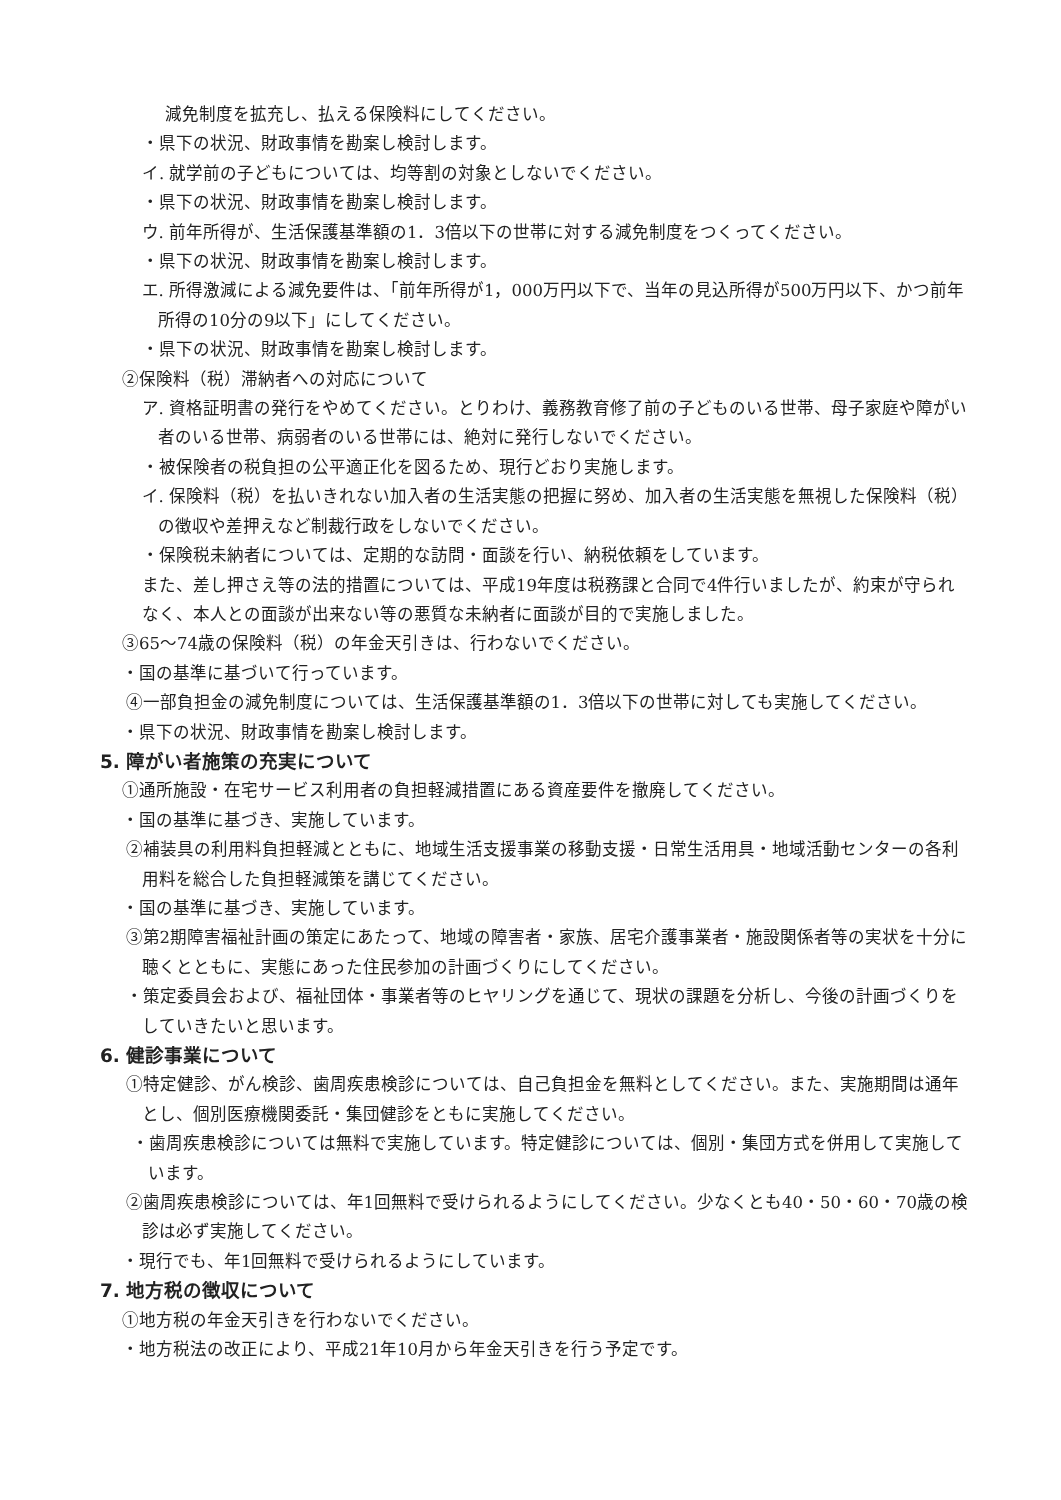減免制度を拡充し、払える保険料にしてください。
・県下の状況、財政事情を勘案し検討します。
イ. 就学前の子どもについては、均等割の対象としないでください。
・県下の状況、財政事情を勘案し検討します。
ウ. 前年所得が、生活保護基準額の1．3倍以下の世帯に対する減免制度をつくってください。
・県下の状況、財政事情を勘案し検討します。
エ. 所得激減による減免要件は、「前年所得が1，000万円以下で、当年の見込所得が500万円以下、かつ前年所得の10分の9以下」にしてください。
・県下の状況、財政事情を勘案し検討します。
②保険料（税）滞納者への対応について
ア. 資格証明書の発行をやめてください。とりわけ、義務教育修了前の子どものいる世帯、母子家庭や障がい者のいる世帯、病弱者のいる世帯には、絶対に発行しないでください。
・被保険者の税負担の公平適正化を図るため、現行どおり実施します。
イ. 保険料（税）を払いきれない加入者の生活実態の把握に努め、加入者の生活実態を無視した保険料（税）の徴収や差押えなど制裁行政をしないでください。
・保険税未納者については、定期的な訪問・面談を行い、納税依頼をしています。
また、差し押さえ等の法的措置については、平成19年度は税務課と合同で4件行いましたが、約束が守られなく、本人との面談が出来ない等の悪質な未納者に面談が目的で実施しました。
③65～74歳の保険料（税）の年金天引きは、行わないでください。
・国の基準に基づいて行っています。
④一部負担金の減免制度については、生活保護基準額の1．3倍以下の世帯に対しても実施してください。
・県下の状況、財政事情を勘案し検討します。
5. 障がい者施策の充実について
①通所施設・在宅サービス利用者の負担軽減措置にある資産要件を撤廃してください。
・国の基準に基づき、実施しています。
②補装具の利用料負担軽減とともに、地域生活支援事業の移動支援・日常生活用具・地域活動センターの各利用料を総合した負担軽減策を講じてください。
・国の基準に基づき、実施しています。
③第2期障害福祉計画の策定にあたって、地域の障害者・家族、居宅介護事業者・施設関係者等の実状を十分に聴くとともに、実態にあった住民参加の計画づくりにしてください。
・策定委員会および、福祉団体・事業者等のヒヤリングを通じて、現状の課題を分析し、今後の計画づくりをしていきたいと思います。
6. 健診事業について
①特定健診、がん検診、歯周疾患検診については、自己負担金を無料としてください。また、実施期間は通年とし、個別医療機関委託・集団健診をともに実施してください。
・歯周疾患検診については無料で実施しています。特定健診については、個別・集団方式を併用して実施しています。
②歯周疾患検診については、年1回無料で受けられるようにしてください。少なくとも40・50・60・70歳の検診は必ず実施してください。
・現行でも、年1回無料で受けられるようにしています。
7. 地方税の徴収について
①地方税の年金天引きを行わないでください。
・地方税法の改正により、平成21年10月から年金天引きを行う予定です。